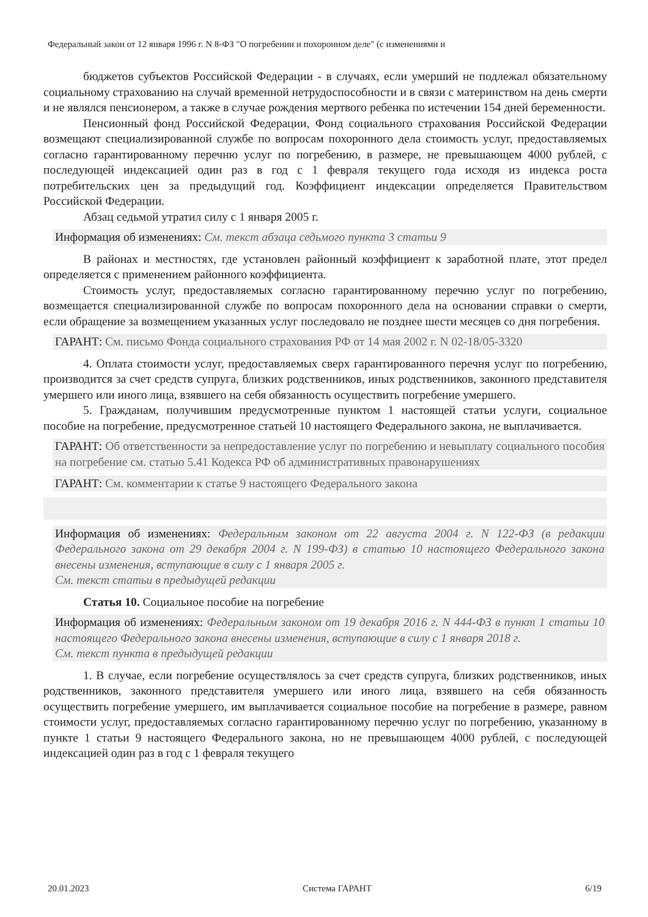Федеральный закон от 12 января 1996 г. N 8-ФЗ "О погребении и похоронном деле" (с изменениями и
бюджетов субъектов Российской Федерации - в случаях, если умерший не подлежал обязательному социальному страхованию на случай временной нетрудоспособности и в связи с материнством на день смерти и не являлся пенсионером, а также в случае рождения мертвого ребенка по истечении 154 дней беременности.
Пенсионный фонд Российской Федерации, Фонд социального страхования Российской Федерации возмещают специализированной службе по вопросам похоронного дела стоимость услуг, предоставляемых согласно гарантированному перечню услуг по погребению, в размере, не превышающем 4000 рублей, с последующей индексацией один раз в год с 1 февраля текущего года исходя из индекса роста потребительских цен за предыдущий год. Коэффициент индексации определяется Правительством Российской Федерации.
Абзац седьмой утратил силу с 1 января 2005 г.
Информация об изменениях: См. текст абзаца седьмого пункта 3 статьи 9
В районах и местностях, где установлен районный коэффициент к заработной плате, этот предел определяется с применением районного коэффициента.
Стоимость услуг, предоставляемых согласно гарантированному перечню услуг по погребению, возмещается специализированной службе по вопросам похоронного дела на основании справки о смерти, если обращение за возмещением указанных услуг последовало не позднее шести месяцев со дня погребения.
ГАРАНТ: См. письмо Фонда социального страхования РФ от 14 мая 2002 г. N 02-18/05-3320
4. Оплата стоимости услуг, предоставляемых сверх гарантированного перечня услуг по погребению, производится за счет средств супруга, близких родственников, иных родственников, законного представителя умершего или иного лица, взявшего на себя обязанность осуществить погребение умершего.
5. Гражданам, получившим предусмотренные пунктом 1 настоящей статьи услуги, социальное пособие на погребение, предусмотренное статьей 10 настоящего Федерального закона, не выплачивается.
ГАРАНТ: Об ответственности за непредоставление услуг по погребению и невыплату социального пособия на погребение см. статью 5.41 Кодекса РФ об административных правонарушениях
ГАРАНТ: См. комментарии к статье 9 настоящего Федерального закона
Информация об изменениях: Федеральным законом от 22 августа 2004 г. N 122-ФЗ (в редакции Федерального закона от 29 декабря 2004 г. N 199-ФЗ) в статью 10 настоящего Федерального закона внесены изменения, вступающие в силу с 1 января 2005 г.
См. текст статьи в предыдущей редакции
Статья 10. Социальное пособие на погребение
Информация об изменениях: Федеральным законом от 19 декабря 2016 г. N 444-ФЗ в пункт 1 статьи 10 настоящего Федерального закона внесены изменения, вступающие в силу с 1 января 2018 г.
См. текст пункта в предыдущей редакции
1. В случае, если погребение осуществлялось за счет средств супруга, близких родственников, иных родственников, законного представителя умершего или иного лица, взявшего на себя обязанность осуществить погребение умершего, им выплачивается социальное пособие на погребение в размере, равном стоимости услуг, предоставляемых согласно гарантированному перечню услуг по погребению, указанному в пункте 1 статьи 9 настоящего Федерального закона, но не превышающем 4000 рублей, с последующей индексацией один раз в год с 1 февраля текущего
20.01.2023 Система ГАРАНТ 6/19